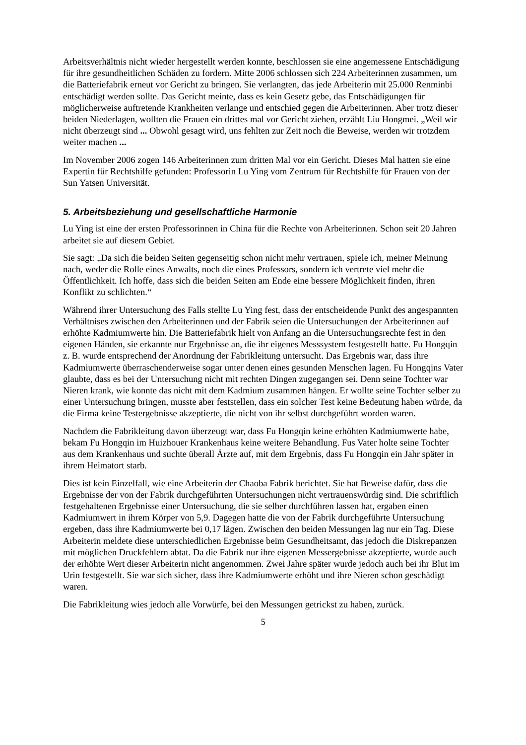Arbeitsverhältnis nicht wieder hergestellt werden konnte, beschlossen sie eine angemessene Entschädigung für ihre gesundheitlichen Schäden zu fordern. Mitte 2006 schlossen sich 224 Arbeiterinnen zusammen, um die Batteriefabrik erneut vor Gericht zu bringen. Sie verlangten, das jede Arbeiterin mit 25.000 Renminbi entschädigt werden sollte. Das Gericht meinte, dass es kein Gesetz gebe, das Entschädigungen für möglicherweise auftretende Krankheiten verlange und entschied gegen die Arbeiterinnen. Aber trotz dieser beiden Niederlagen, wollten die Frauen ein drittes mal vor Gericht ziehen, erzählt Liu Hongmei. „Weil wir nicht überzeugt sind ... Obwohl gesagt wird, uns fehlten zur Zeit noch die Beweise, werden wir trotzdem weiter machen ...
Im November 2006 zogen 146 Arbeiterinnen zum dritten Mal vor ein Gericht. Dieses Mal hatten sie eine Expertin für Rechtshilfe gefunden: Professorin Lu Ying vom Zentrum für Rechtshilfe für Frauen von der Sun Yatsen Universität.
5. Arbeitsbeziehung und gesellschaftliche Harmonie
Lu Ying ist eine der ersten Professorinnen in China für die Rechte von Arbeiterinnen. Schon seit 20 Jahren arbeitet sie auf diesem Gebiet.
Sie sagt: „Da sich die beiden Seiten gegenseitig schon nicht mehr vertrauen, spiele ich, meiner Meinung nach, weder die Rolle eines Anwalts, noch die eines Professors, sondern ich vertrete viel mehr die Öffentlichkeit. Ich hoffe, dass sich die beiden Seiten am Ende eine bessere Möglichkeit finden, ihren Konflikt zu schlichten.“
Während ihrer Untersuchung des Falls stellte Lu Ying fest, dass der entscheidende Punkt des angespannten Verhältnises zwischen den Arbeiterinnen und der Fabrik seien die Untersuchungen der Arbeiterinnen auf erhöhte Kadmiumwerte hin. Die Batteriefabrik hielt von Anfang an die Untersuchungsrechte fest in den eigenen Händen, sie erkannte nur Ergebnisse an, die ihr eigenes Messsystem festgestellt hatte. Fu Hongqin z. B. wurde entsprechend der Anordnung der Fabrikleitung untersucht. Das Ergebnis war, dass ihre Kadmiumwerte überraschenderweise sogar unter denen eines gesunden Menschen lagen. Fu Hongqins Vater glaubte, dass es bei der Untersuchung nicht mit rechten Dingen zugegangen sei. Denn seine Tochter war Nieren krank, wie konnte das nicht mit dem Kadmium zusammen hängen. Er wollte seine Tochter selber zu einer Untersuchung bringen, musste aber feststellen, dass ein solcher Test keine Bedeutung haben würde, da die Firma keine Testergebnisse akzeptierte, die nicht von ihr selbst durchgeführt worden waren.
Nachdem die Fabrikleitung davon überzeugt war, dass Fu Hongqin keine erhöhten Kadmiumwerte habe, bekam Fu Hongqin im Huizhouer Krankenhaus keine weitere Behandlung. Fus Vater holte seine Tochter aus dem Krankenhaus und suchte überall Ärzte auf, mit dem Ergebnis, dass Fu Hongqin ein Jahr später in ihrem Heimatort starb.
Dies ist kein Einzelfall, wie eine Arbeiterin der Chaoba Fabrik berichtet. Sie hat Beweise dafür, dass die Ergebnisse der von der Fabrik durchgeführten Untersuchungen nicht vertrauenswürdig sind. Die schriftlich festgehaltenen Ergebnisse einer Untersuchung, die sie selber durchführen lassen hat, ergaben einen Kadmiumwert in ihrem Körper von 5,9. Dagegen hatte die von der Fabrik durchgeführte Untersuchung ergeben, dass ihre Kadmiumwerte bei 0,17 lägen. Zwischen den beiden Messungen lag nur ein Tag. Diese Arbeiterin meldete diese unterschiedlichen Ergebnisse beim Gesundheitsamt, das jedoch die Diskrepanzen mit möglichen Druckfehlern abtat. Da die Fabrik nur ihre eigenen Messergebnisse akzeptierte, wurde auch der erhöhte Wert dieser Arbeiterin nicht angenommen. Zwei Jahre später wurde jedoch auch bei ihr Blut im Urin festgestellt. Sie war sich sicher, dass ihre Kadmiumwerte erhöht und ihre Nieren schon geschädigt waren.
Die Fabrikleitung wies jedoch alle Vorwürfe, bei den Messungen getrickst zu haben, zurück.
5